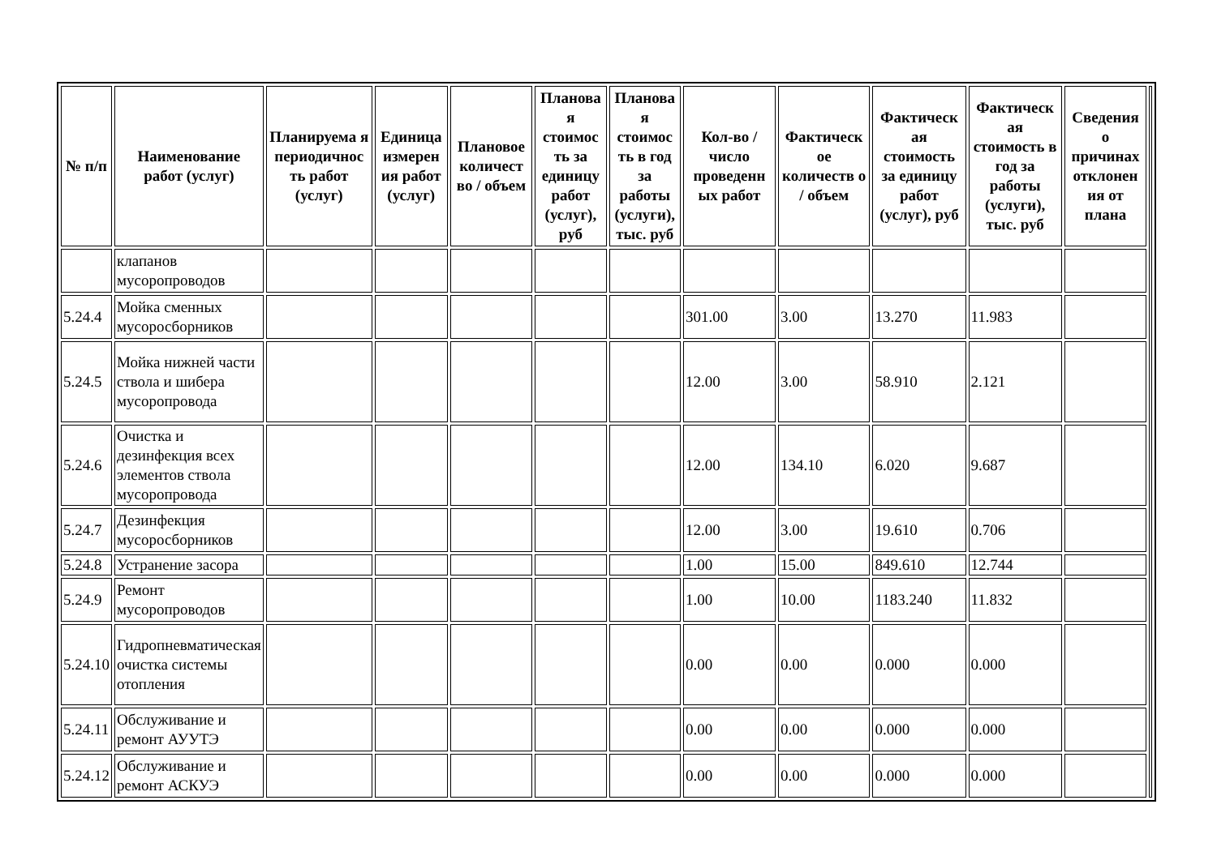| № п/п | Наименование работ (услуг) | Планируема я периодичнос ть работ (услуг) | Единица измерен ия работ (услуг) | Плановое количест во / объем | Планова я стоимос ть за единицу работ (услуг), руб | Планова я стоимос ть в год за работы (услуги), тыс. руб | Кол-во / число проведенн ых работ | Фактическ ое количеств о / объем | Фактическ ая стоимость за единицу работ (услуг), руб | Фактическ ая стоимость в год за работы (услуги), тыс. руб | Сведения о причинах отклонен ия от плана | |
| | клапанов мусоропроводов | | | | | | | | | | | |
| 5.24.4 | Мойка сменных мусоросборников | | | | | | 301.00 | 3.00 | 13.270 | 11.983 | | |
| 5.24.5 | Мойка нижней части ствола и шибера мусоропровода | | | | | | 12.00 | 3.00 | 58.910 | 2.121 | | |
| 5.24.6 | Очистка и дезинфекция всех элементов ствола мусоропровода | | | | | | 12.00 | 134.10 | 6.020 | 9.687 | | |
| 5.24.7 | Дезинфекция мусоросборников | | | | | | 12.00 | 3.00 | 19.610 | 0.706 | | |
| 5.24.8 | Устранение засора | | | | | | 1.00 | 15.00 | 849.610 | 12.744 | | |
| 5.24.9 | Ремонт мусоропроводов | | | | | | 1.00 | 10.00 | 1183.240 | 11.832 | | |
| 5.24.10 | Гидропневматическая очистка системы отопления | | | | | | 0.00 | 0.00 | 0.000 | 0.000 | | |
| 5.24.11 | Обслуживание и ремонт АУУТЭ | | | | | | 0.00 | 0.00 | 0.000 | 0.000 | | |
| 5.24.12 | Обслуживание и ремонт АСКУЭ | | | | | | 0.00 | 0.00 | 0.000 | 0.000 | | |